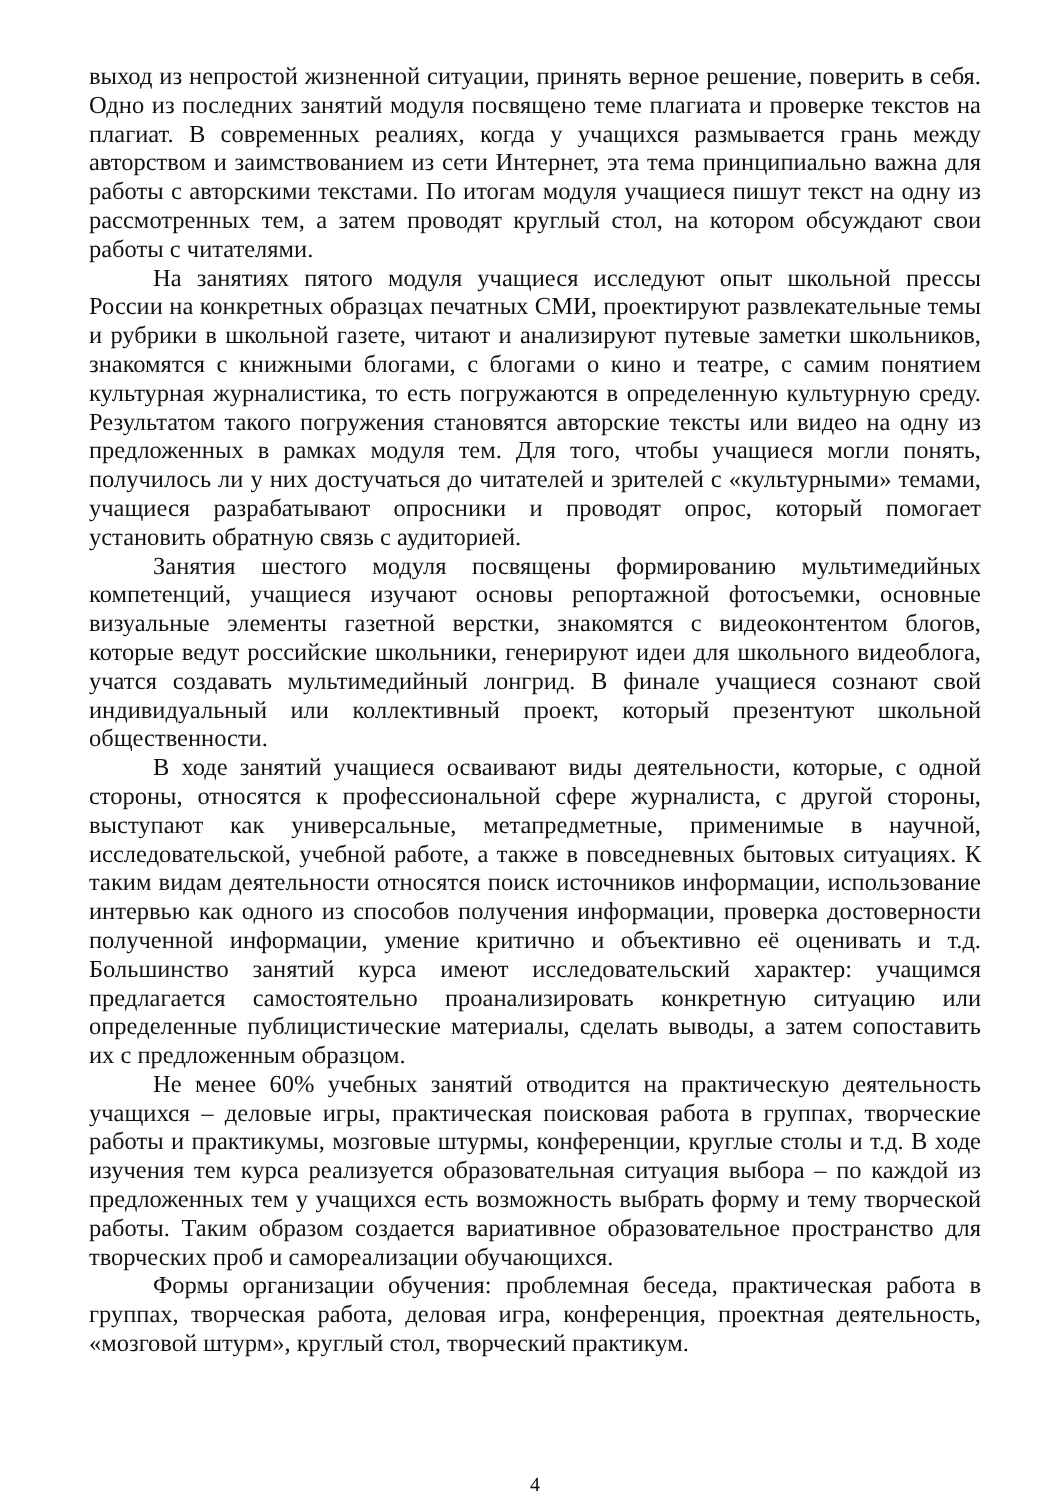выход из непростой жизненной ситуации, принять верное решение, поверить в себя. Одно из последних занятий модуля посвящено теме плагиата и проверке текстов на плагиат. В современных реалиях, когда у учащихся размывается грань между авторством и заимствованием из сети Интернет, эта тема принципиально важна для работы с авторскими текстами. По итогам модуля учащиеся пишут текст на одну из рассмотренных тем, а затем проводят круглый стол, на котором обсуждают свои работы с читателями.
На занятиях пятого модуля учащиеся исследуют опыт школьной прессы России на конкретных образцах печатных СМИ, проектируют развлекательные темы и рубрики в школьной газете, читают и анализируют путевые заметки школьников, знакомятся с книжными блогами, с блогами о кино и театре, с самим понятием культурная журналистика, то есть погружаются в определенную культурную среду. Результатом такого погружения становятся авторские тексты или видео на одну из предложенных в рамках модуля тем. Для того, чтобы учащиеся могли понять, получилось ли у них достучаться до читателей и зрителей с «культурными» темами, учащиеся разрабатывают опросники и проводят опрос, который помогает установить обратную связь с аудиторией.
Занятия шестого модуля посвящены формированию мультимедийных компетенций, учащиеся изучают основы репортажной фотосъемки, основные визуальные элементы газетной верстки, знакомятся с видеоконтентом блогов, которые ведут российские школьники, генерируют идеи для школьного видеоблога, учатся создавать мультимедийный лонгрид. В финале учащиеся сознают свой индивидуальный или коллективный проект, который презентуют школьной общественности.
В ходе занятий учащиеся осваивают виды деятельности, которые, с одной стороны, относятся к профессиональной сфере журналиста, с другой стороны, выступают как универсальные, метапредметные, применимые в научной, исследовательской, учебной работе, а также в повседневных бытовых ситуациях. К таким видам деятельности относятся поиск источников информации, использование интервью как одного из способов получения информации, проверка достоверности полученной информации, умение критично и объективно её оценивать и т.д. Большинство занятий курса имеют исследовательский характер: учащимся предлагается самостоятельно проанализировать конкретную ситуацию или определенные публицистические материалы, сделать выводы, а затем сопоставить их с предложенным образцом.
Не менее 60% учебных занятий отводится на практическую деятельность учащихся – деловые игры, практическая поисковая работа в группах, творческие работы и практикумы, мозговые штурмы, конференции, круглые столы и т.д. В ходе изучения тем курса реализуется образовательная ситуация выбора – по каждой из предложенных тем у учащихся есть возможность выбрать форму и тему творческой работы. Таким образом создается вариативное образовательное пространство для творческих проб и самореализации обучающихся.
Формы организации обучения: проблемная беседа, практическая работа в группах, творческая работа, деловая игра, конференция, проектная деятельность, «мозговой штурм», круглый стол, творческий практикум.
4